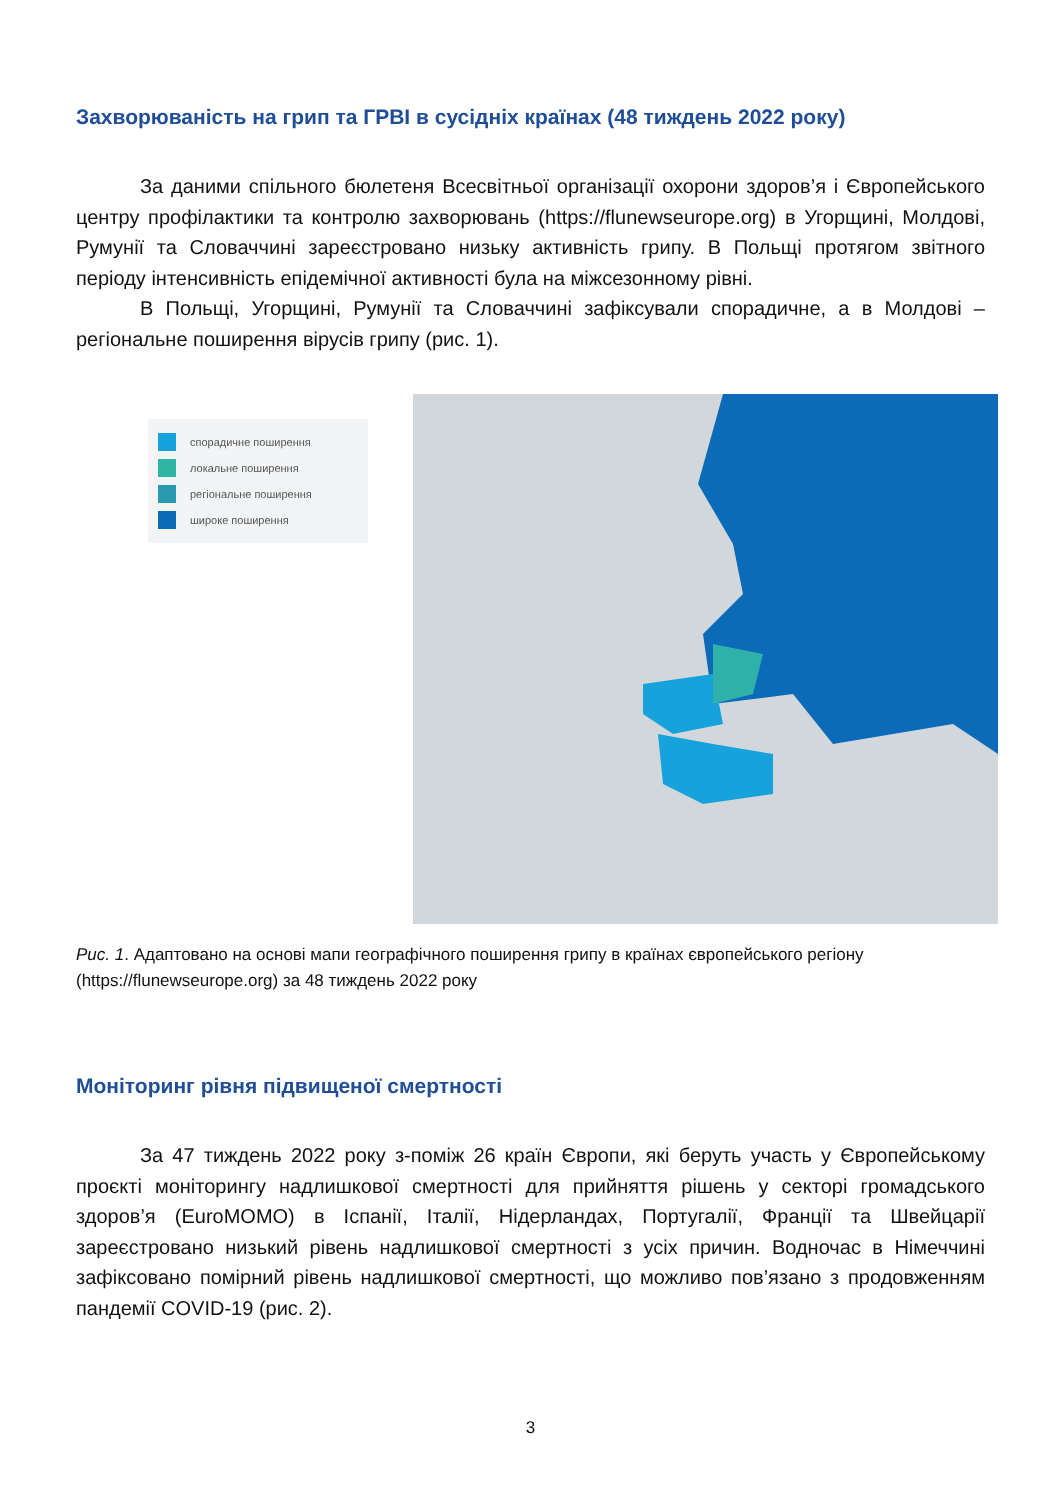Захворюваність на грип та ГРВІ в сусідніх країнах (48 тиждень 2022 року)
За даними спільного бюлетеня Всесвітньої організації охорони здоров’я і Європейського центру профілактики та контролю захворювань (https://flunewseurope.org) в Угорщині, Молдові, Румунії та Словаччині зареєстровано низьку активність грипу. В Польщі протягом звітного періоду інтенсивність епідемічної активності була на міжсезонному рівні.
В Польщі, Угорщині, Румунії та Словаччині зафіксували спорадичне, а в Молдові – регіональне поширення вірусів грипу (рис. 1).
спорадичне поширення
локальне поширення
регіональне поширення
широке поширення
Рис. 1. Адаптовано на основі мапи географічного поширення грипу в країнах європейського регіону (https://flunewseurope.org) за 48 тиждень 2022 року
Моніторинг рівня підвищеної смертності
За 47 тиждень 2022 року з-поміж 26 країн Європи, які беруть участь у Європейському проєкті моніторингу надлишкової смертності для прийняття рішень у секторі громадського здоров’я (EuroMOMO) в Іспанії, Італії, Нідерландах, Португалії, Франції та Швейцарії зареєстровано низький рівень надлишкової смертності з усіх причин. Водночас в Німеччині зафіксовано помірний рівень надлишкової смертності, що можливо пов’язано з продовженням пандемії COVID-19 (рис. 2).
3